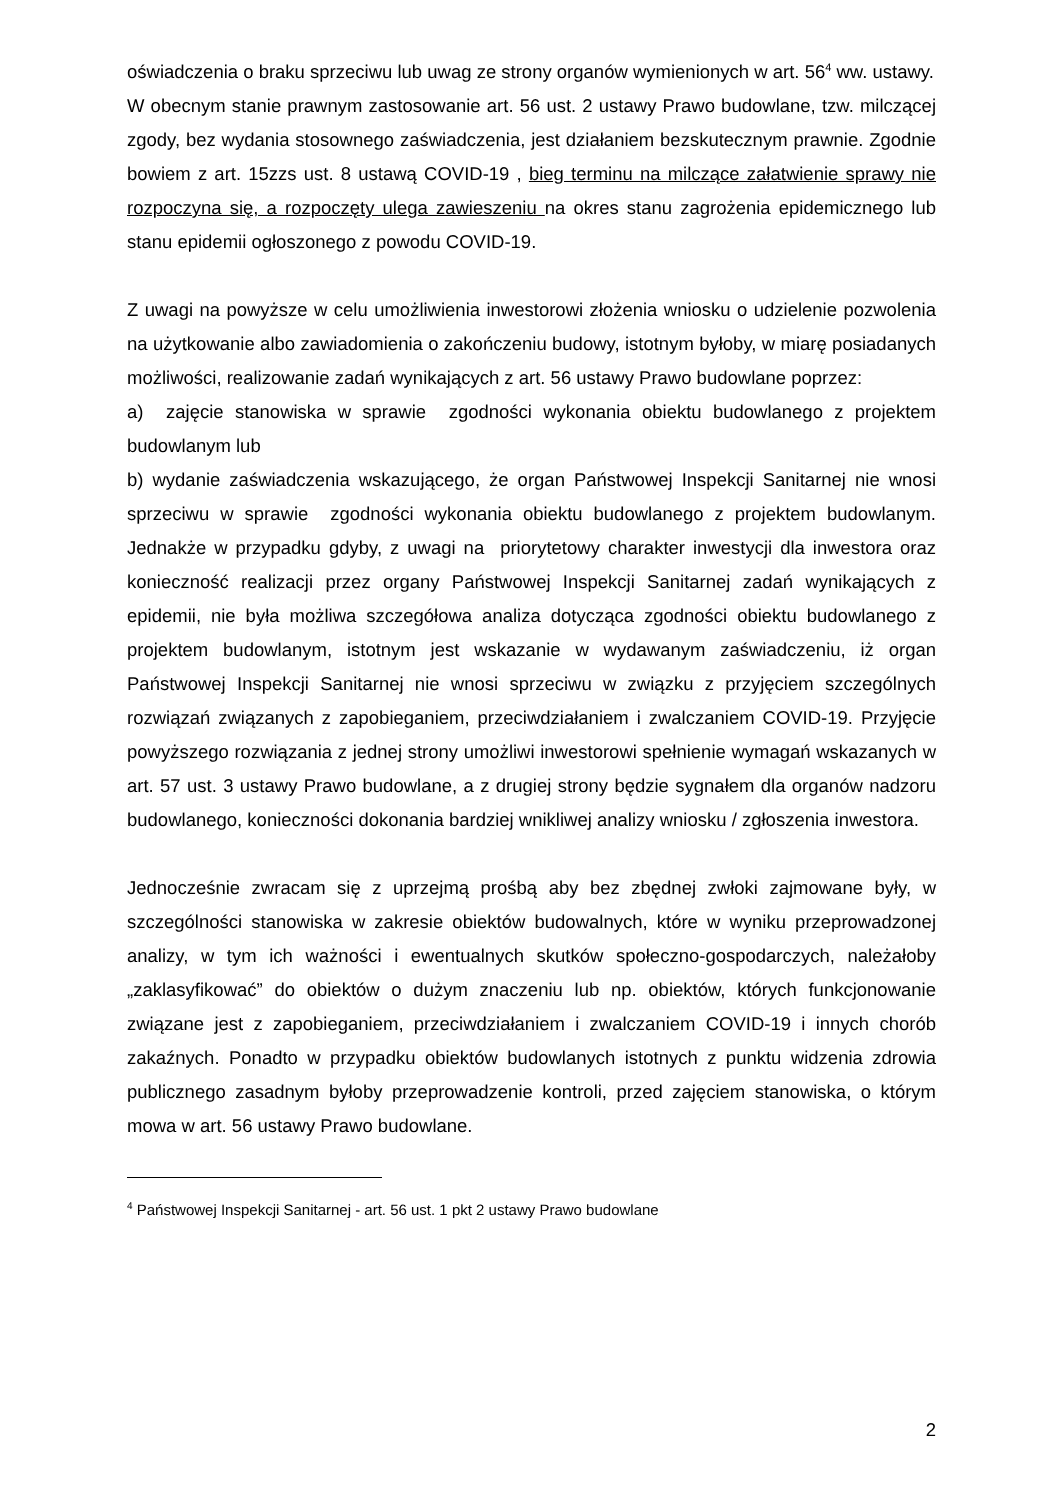oświadczenia o braku sprzeciwu lub uwag ze strony organów wymienionych w art. 56<sup>4</sup> ww. ustawy.
W obecnym stanie prawnym zastosowanie art. 56 ust. 2 ustawy Prawo budowlane, tzw. milczącej zgody, bez wydania stosownego zaświadczenia, jest działaniem bezskutecznym prawnie. Zgodnie bowiem z art. 15zzs ust. 8 ustawą COVID-19 , bieg terminu na milczące załatwienie sprawy nie rozpoczyna się, a rozpoczęty ulega zawieszeniu na okres stanu zagrożenia epidemicznego lub stanu epidemii ogłoszonego z powodu COVID-19.
Z uwagi na powyższe w celu umożliwienia inwestorowi złożenia wniosku o udzielenie pozwolenia na użytkowanie albo zawiadomienia o zakończeniu budowy, istotnym byłoby, w miarę posiadanych możliwości, realizowanie zadań wynikających z art. 56 ustawy Prawo budowlane poprzez:
a) zajęcie stanowiska w sprawie zgodności wykonania obiektu budowlanego z projektem budowlanym lub
b) wydanie zaświadczenia wskazującego, że organ Państwowej Inspekcji Sanitarnej nie wnosi sprzeciwu w sprawie zgodności wykonania obiektu budowlanego z projektem budowlanym. Jednakże w przypadku gdyby, z uwagi na priorytetowy charakter inwestycji dla inwestora oraz konieczność realizacji przez organy Państwowej Inspekcji Sanitarnej zadań wynikających z epidemii, nie była możliwa szczegółowa analiza dotycząca zgodności obiektu budowlanego z projektem budowlanym, istotnym jest wskazanie w wydawanym zaświadczeniu, iż organ Państwowej Inspekcji Sanitarnej nie wnosi sprzeciwu w związku z przyjęciem szczególnych rozwiązań związanych z zapobieganiem, przeciwdziałaniem i zwalczaniem COVID-19. Przyjęcie powyższego rozwiązania z jednej strony umożliwi inwestorowi spełnienie wymagań wskazanych w art. 57 ust. 3 ustawy Prawo budowlane, a z drugiej strony będzie sygnałem dla organów nadzoru budowlanego, konieczności dokonania bardziej wnikliwej analizy wniosku / zgłoszenia inwestora.
Jednocześnie zwracam się z uprzejmą prośbą aby bez zbędnej zwłoki zajmowane były, w szczególności stanowiska w zakresie obiektów budowalnych, które w wyniku przeprowadzonej analizy, w tym ich ważności i ewentualnych skutków społeczno-gospodarczych, należałoby „zaklasyfikować” do obiektów o dużym znaczeniu lub np. obiektów, których funkcjonowanie związane jest z zapobieganiem, przeciwdziałaniem i zwalczaniem COVID-19 i innych chorób zakaźnych. Ponadto w przypadku obiektów budowlanych istotnych z punktu widzenia zdrowia publicznego zasadnym byłoby przeprowadzenie kontroli, przed zajęciem stanowiska, o którym mowa w art. 56 ustawy Prawo budowlane.
<sup>4</sup> Państwowej Inspekcji Sanitarnej - art. 56 ust. 1 pkt 2 ustawy Prawo budowlane
2